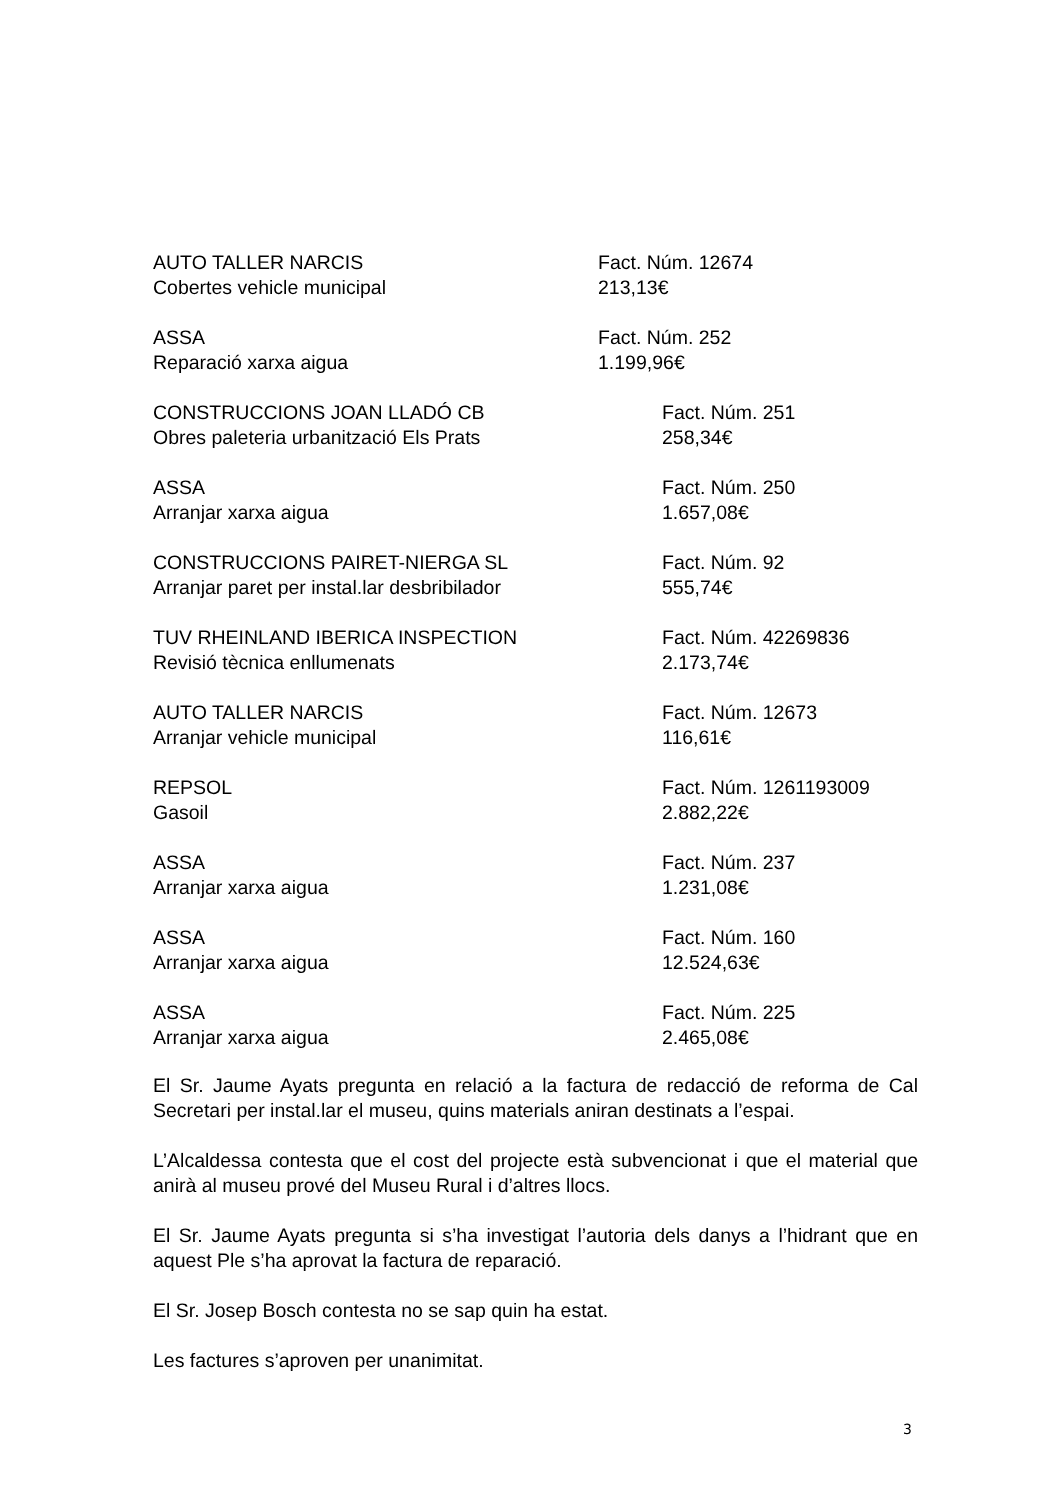AUTO TALLER NARCIS
Cobertes vehicle municipal
Fact. Núm. 12674
213,13€
ASSA
Reparació xarxa aigua
Fact. Núm. 252
1.199,96€
CONSTRUCCIONS JOAN LLADÓ CB
Obres paleteria urbanització Els Prats
Fact. Núm. 251
258,34€
ASSA
Arranjar xarxa aigua
Fact. Núm. 250
1.657,08€
CONSTRUCCIONS PAIRET-NIERGA SL
Arranjar paret per instal.lar desbribilador
Fact. Núm. 92
555,74€
TUV RHEINLAND IBERICA INSPECTION
Revisió tècnica enllumenats
Fact. Núm. 42269836
2.173,74€
AUTO TALLER NARCIS
Arranjar vehicle municipal
Fact. Núm. 12673
116,61€
REPSOL
Gasoil
Fact. Núm. 1261193009
2.882,22€
ASSA
Arranjar xarxa aigua
Fact. Núm. 237
1.231,08€
ASSA
Arranjar xarxa aigua
Fact. Núm. 160
12.524,63€
ASSA
Arranjar xarxa aigua
Fact. Núm. 225
2.465,08€
El Sr. Jaume Ayats pregunta en relació a la factura de redacció de reforma de Cal Secretari per instal.lar el museu, quins materials aniran destinats a l’espai.
L’Alcaldessa contesta que el cost del projecte està subvencionat i que el material que anirà al museu prové del Museu Rural i d’altres llocs.
El Sr. Jaume Ayats pregunta si s’ha investigat l’autoria dels danys a l’hidrant que en aquest Ple s’ha aprovat la factura de reparació.
El Sr. Josep Bosch contesta no se sap quin ha estat.
Les factures s’aproven per unanimitat.
3